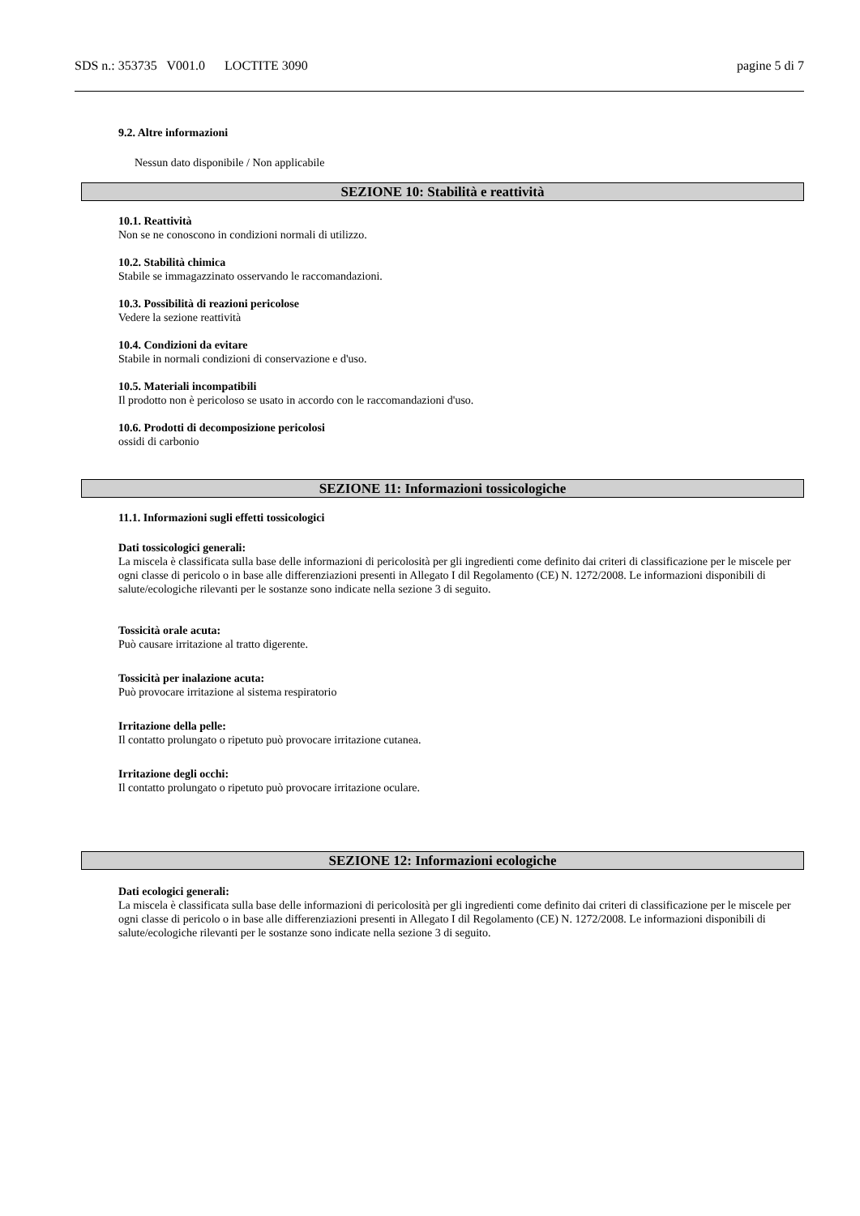SDS n.: 353735 V001.0 LOCTITE 3090 pagine 5 di 7
9.2. Altre informazioni
Nessun dato disponibile / Non applicabile
SEZIONE 10: Stabilità e reattività
10.1. Reattività
Non se ne conoscono in condizioni normali di utilizzo.
10.2. Stabilità chimica
Stabile se immagazzinato osservando le raccomandazioni.
10.3. Possibilità di reazioni pericolose
Vedere la sezione reattività
10.4. Condizioni da evitare
Stabile in normali condizioni di conservazione e d'uso.
10.5. Materiali incompatibili
Il prodotto non è pericoloso se usato in accordo con le raccomandazioni d'uso.
10.6. Prodotti di decomposizione pericolosi
ossidi di carbonio
SEZIONE 11: Informazioni tossicologiche
11.1. Informazioni sugli effetti tossicologici
Dati tossicologici generali:
La miscela è classificata sulla base delle informazioni di pericolosità per gli ingredienti come definito dai criteri di classificazione per le miscele per ogni classe di pericolo o in base alle differenziazioni presenti in Allegato I dil Regolamento (CE) N. 1272/2008. Le informazioni disponibili di salute/ecologiche rilevanti per le sostanze sono indicate nella sezione 3 di seguito.
Tossicità orale acuta:
Può causare irritazione al tratto digerente.
Tossicità per inalazione acuta:
Può provocare irritazione al sistema respiratorio
Irritazione della pelle:
Il contatto prolungato o ripetuto può provocare irritazione cutanea.
Irritazione degli occhi:
Il contatto prolungato o ripetuto può provocare irritazione oculare.
SEZIONE 12: Informazioni ecologiche
Dati ecologici generali:
La miscela è classificata sulla base delle informazioni di pericolosità per gli ingredienti come definito dai criteri di classificazione per le miscele per ogni classe di pericolo o in base alle differenziazioni presenti in Allegato I dil Regolamento (CE) N. 1272/2008. Le informazioni disponibili di salute/ecologiche rilevanti per le sostanze sono indicate nella sezione 3 di seguito.